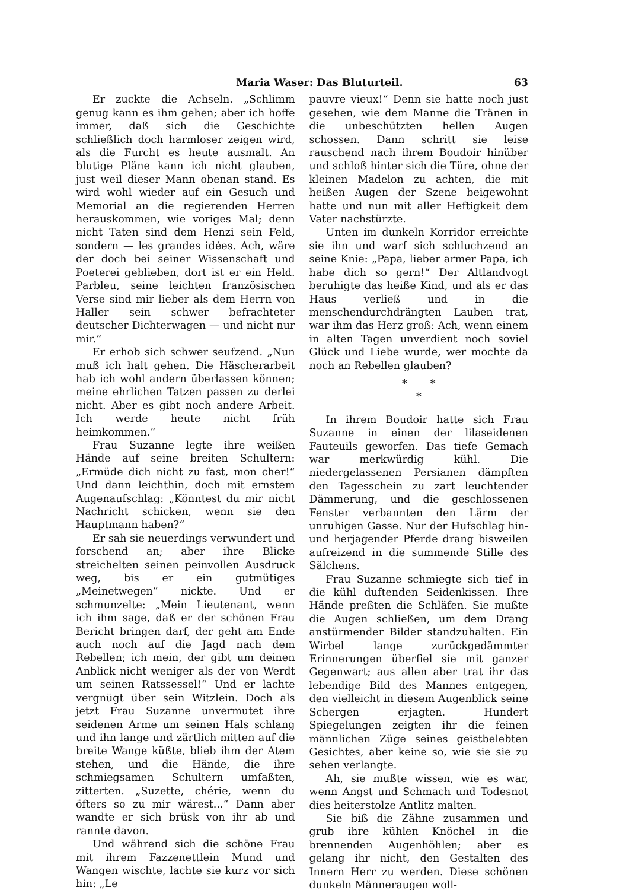Maria Waser: Das Bluturteil. 63
Er zuckte die Achseln. „Schlimm genug kann es ihm gehen; aber ich hoffe immer, daß sich die Geschichte schließlich doch harmloser zeigen wird, als die Furcht es heute ausmalt. An blutige Pläne kann ich nicht glauben, just weil dieser Mann obenan stand. Es wird wohl wieder auf ein Gesuch und Memorial an die regierenden Herren herauskommen, wie voriges Mal; denn nicht Taten sind dem Henzi sein Feld, sondern — les grandes idées. Ach, wäre der doch bei seiner Wissenschaft und Poeterei geblieben, dort ist er ein Held. Parbleu, seine leichten französischen Verse sind mir lieber als dem Herrn von Haller sein schwer befrachteter deutscher Dichterwagen — und nicht nur mir.“
Er erhob sich schwer seufzend. „Nun muß ich halt gehen. Die Häscherarbeit hab ich wohl andern überlassen können; meine ehrlichen Tatzen passen zu derlei nicht. Aber es gibt noch andere Arbeit. Ich werde heute nicht früh heimkommen.“
Frau Suzanne legte ihre weißen Hände auf seine breiten Schultern: „Ermüde dich nicht zu fast, mon cher!“ Und dann leichthin, doch mit ernstem Augenaufschlag: „Könntest du mir nicht Nachricht schicken, wenn sie den Hauptmann haben?“
Er sah sie neuerdings verwundert und forschend an; aber ihre Blicke streichelten seinen peinvollen Ausdruck weg, bis er ein gutmütiges „Meinetwegen“ nickte. Und er schmunzelte: „Mein Lieutenant, wenn ich ihm sage, daß er der schönen Frau Bericht bringen darf, der geht am Ende auch noch auf die Jagd nach dem Rebellen; ich mein, der gibt um deinen Anblick nicht weniger als der von Werdt um seinen Ratssessel!“ Und er lachte vergnügt über sein Witzlein. Doch als jetzt Frau Suzanne unvermutet ihre seidenen Arme um seinen Hals schlang und ihn lange und zärtlich mitten auf die breite Wange küßte, blieb ihm der Atem stehen, und die Hände, die ihre schmiegsamen Schultern umfaßten, zitterten. „Suzette, chérie, wenn du öfters so zu mir wärest...“ Dann aber wandte er sich brüsk von ihr ab und rannte davon.
Und während sich die schöne Frau mit ihrem Fazzenettlein Mund und Wangen wischte, lachte sie kurz vor sich hin: „Le
pauvre vieux!“ Denn sie hatte noch just gesehen, wie dem Manne die Tränen in die unbeschützten hellen Augen schossen. Dann schritt sie leise rauschend nach ihrem Boudoir hinüber und schloß hinter sich die Türe, ohne der kleinen Madelon zu achten, die mit heißen Augen der Szene beigewohnt hatte und nun mit aller Heftigkeit dem Vater nachstürzte.
Unten im dunkeln Korridor erreichte sie ihn und warf sich schluchzend an seine Knie: „Papa, lieber armer Papa, ich habe dich so gern!“ Der Altlandvogt beruhigte das heiße Kind, und als er das Haus verließ und in die menschendurchdrängten Lauben trat, war ihm das Herz groß: Ach, wenn einem in alten Tagen unverdient noch soviel Glück und Liebe wurde, wer mochte da noch an Rebellen glauben?
* *
*
In ihrem Boudoir hatte sich Frau Suzanne in einen der lilaseidenen Fauteuils geworfen. Das tiefe Gemach war merkwürdig kühl. Die niedergelassenen Persianen dämpften den Tagesschein zu zart leuchtender Dämmerung, und die geschlossenen Fenster verbannten den Lärm der unruhigen Gasse. Nur der Hufschlag hin- und herjagender Pferde drang bisweilen aufreizend in die summende Stille des Sälchens.
Frau Suzanne schmiegte sich tief in die kühl duftenden Seidenkissen. Ihre Hände preßten die Schläfen. Sie mußte die Augen schließen, um dem Drang anstürmender Bilder standzuhalten. Ein Wirbel lange zurückgedämmter Erinnerungen überfiel sie mit ganzer Gegenwart; aus allen aber trat ihr das lebendige Bild des Mannes entgegen, den vielleicht in diesem Augenblick seine Schergen erjagten. Hundert Spiegelungen zeigten ihr die feinen männlichen Züge seines geistbelebten Gesichtes, aber keine so, wie sie sie zu sehen verlangte.
Ah, sie mußte wissen, wie es war, wenn Angst und Schmach und Todesnot dies heiterstolze Antlitz malten.
Sie biß die Zähne zusammen und grub ihre kühlen Knöchel in die brennenden Augenhöhlen; aber es gelang ihr nicht, den Gestalten des Innern Herr zu werden. Diese schönen dunkeln Männeraugen woll-